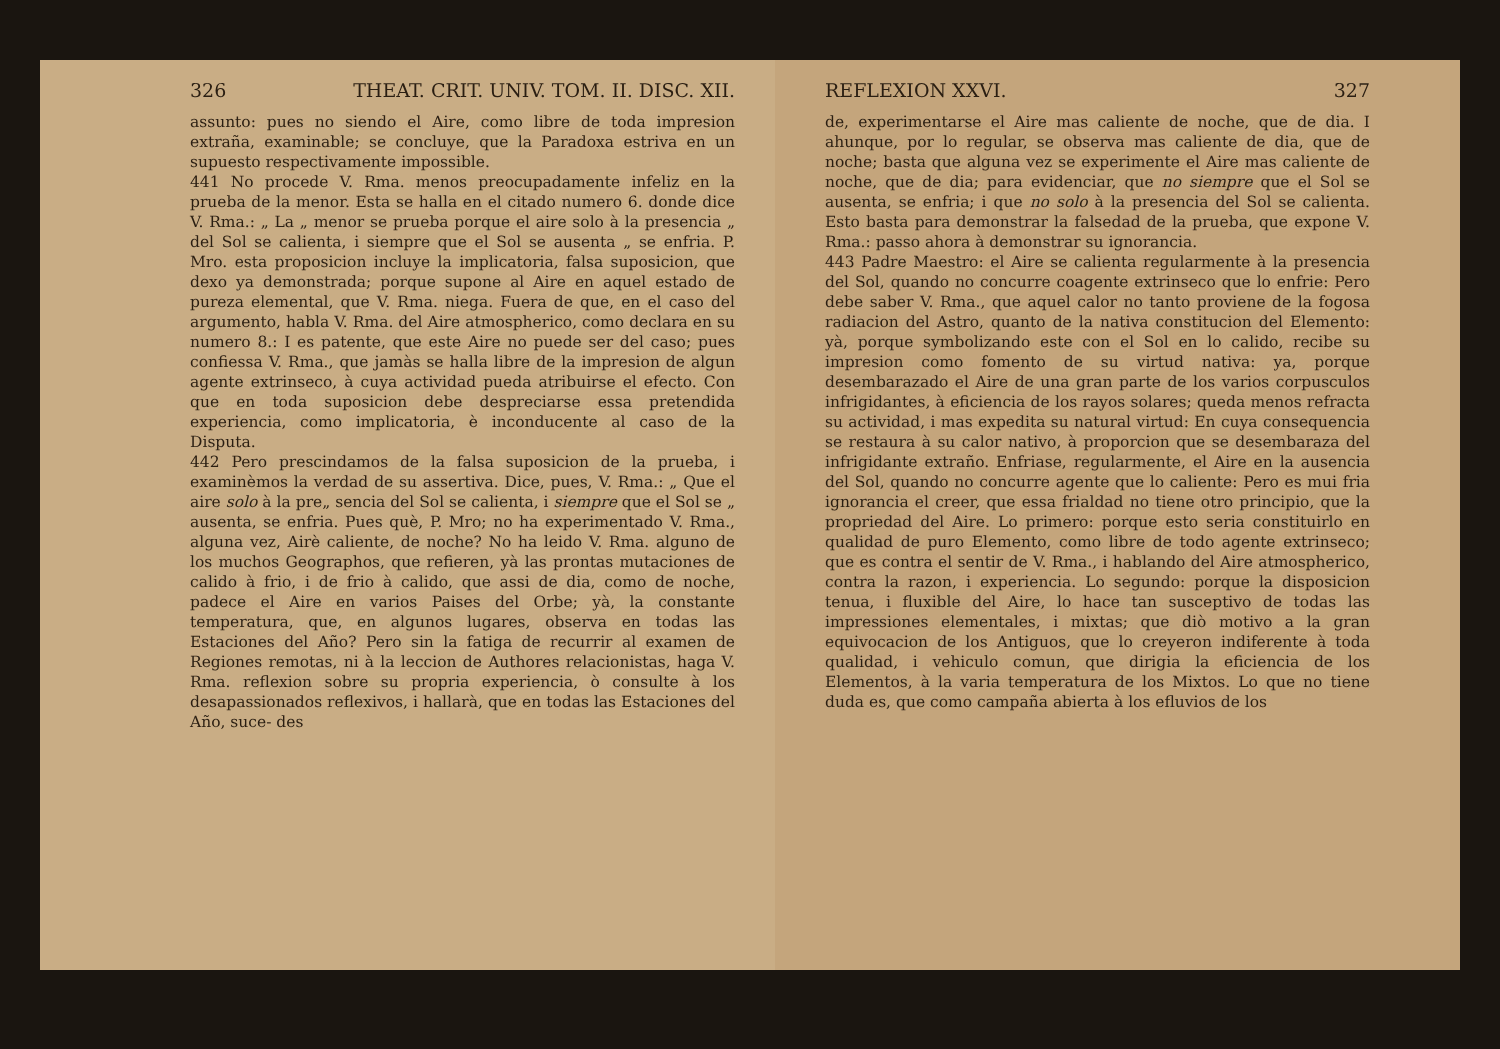326 THEAT. CRIT. UNIV. TOM. II. DISC. XII.
assunto: pues no siendo el Aire, como libre de toda impresion extraña, examinable; se concluye, que la Paradoxa estriva en un supuesto respectivamente impossible.
441 No procede V. Rma. menos preocupadamente infeliz en la prueba de la menor. Esta se halla en el citado numero 6. donde dice V. Rma.: „ La „ menor se prueba porque el aire solo à la presencia „ del Sol se calienta, i siempre que el Sol se ausenta „ se enfria. P. Mro. esta proposicion incluye la implicatoria, falsa suposicion, que dexo ya demonstrada; porque supone al Aire en aquel estado de pureza elemental, que V. Rma. niega. Fuera de que, en el caso del argumento, habla V. Rma. del Aire atmospherico, como declara en su numero 8.: I es patente, que este Aire no puede ser del caso; pues confiessa V. Rma., que jamàs se halla libre de la impresion de algun agente extrinseco, à cuya actividad pueda atribuirse el efecto. Con que en toda suposicion debe despreciarse essa pretendida experiencia, como implicatoria, è inconducente al caso de la Disputa.
442 Pero prescindamos de la falsa suposicion de la prueba, i examinèmos la verdad de su assertiva. Dice, pues, V. Rma.: „ Que el aire solo à la pre„ sencia del Sol se calienta, i siempre que el Sol se „ ausenta, se enfria. Pues què, P. Mro; no ha experimentado V. Rma., alguna vez, Airè caliente, de noche? No ha leido V. Rma. alguno de los muchos Geographos, que refieren, yà las prontas mutaciones de calido à frio, i de frio à calido, que assi de dia, como de noche, padece el Aire en varios Paises del Orbe; yà, la constante temperatura, que, en algunos lugares, observa en todas las Estaciones del Año? Pero sin la fatiga de recurrir al examen de Regiones remotas, ni à la leccion de Authores relacionistas, haga V. Rma. reflexion sobre su propria experiencia, ò consulte à los desapassionados reflexivos, i hallarà, que en todas las Estaciones del Año, suce- des
REFLEXION XXVI. 327
de, experimentarse el Aire mas caliente de noche, que de dia. I ahunque, por lo regular, se observa mas caliente de dia, que de noche; basta que alguna vez se experimente el Aire mas caliente de noche, que de dia; para evidenciar, que no siempre que el Sol se ausenta, se enfria; i que no solo à la presencia del Sol se calienta. Esto basta para demonstrar la falsedad de la prueba, que expone V. Rma.: passo ahora à demonstrar su ignorancia.
443 Padre Maestro: el Aire se calienta regularmente à la presencia del Sol, quando no concurre coagente extrinseco que lo enfrie: Pero debe saber V. Rma., que aquel calor no tanto proviene de la fogosa radiacion del Astro, quanto de la nativa constitucion del Elemento: yà, porque symbolizando este con el Sol en lo calido, recibe su impresion como fomento de su virtud nativa: ya, porque desembarazado el Aire de una gran parte de los varios corpusculos infrigidantes, à eficiencia de los rayos solares; queda menos refracta su actividad, i mas expedita su natural virtud: En cuya consequencia se restaura à su calor nativo, à proporcion que se desembaraza del infrigidante extraño. Enfriase, regularmente, el Aire en la ausencia del Sol, quando no concurre agente que lo caliente: Pero es mui fria ignorancia el creer, que essa frialdad no tiene otro principio, que la propriedad del Aire. Lo primero: porque esto seria constituirlo en qualidad de puro Elemento, como libre de todo agente extrinseco; que es contra el sentir de V. Rma., i hablando del Aire atmospherico, contra la razon, i experiencia. Lo segundo: porque la disposicion tenua, i fluxible del Aire, lo hace tan susceptivo de todas las impressiones elementales, i mixtas; que diò motivo a la gran equivocacion de los Antiguos, que lo creyeron indiferente à toda qualidad, i vehiculo comun, que dirigia la eficiencia de los Elementos, à la varia temperatura de los Mixtos. Lo que no tiene duda es, que como campaña abierta à los efluvios de los